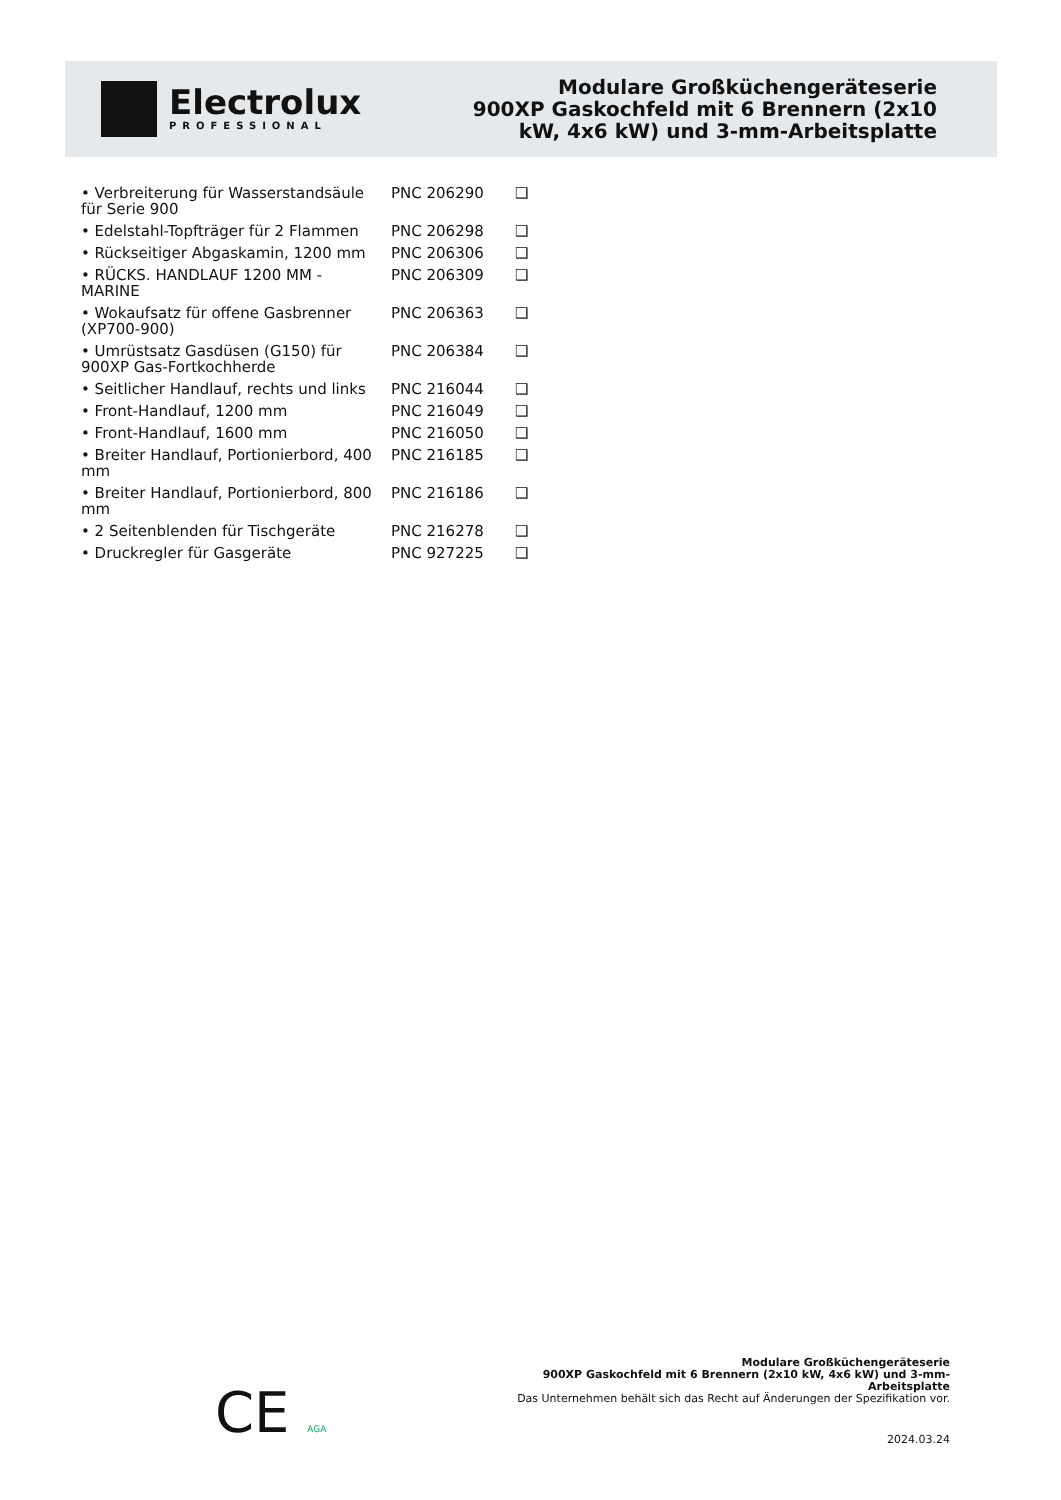Electrolux
PROFESSIONAL
Modulare Großküchengeräteserie
900XP Gaskochfeld mit 6 Brennern (2x10
kW, 4x6 kW) und 3-mm-Arbeitsplatte
| • Verbreiterung für Wasserstandsäule für Serie 900 | PNC 206290 | ❑ |
| • Edelstahl-Topfträger für 2 Flammen | PNC 206298 | ❑ |
| • Rückseitiger Abgaskamin, 1200 mm | PNC 206306 | ❑ |
| • RÜCKS. HANDLAUF 1200 MM - MARINE | PNC 206309 | ❑ |
| • Wokaufsatz für offene Gasbrenner (XP700-900) | PNC 206363 | ❑ |
| • Umrüstsatz Gasdüsen (G150) für 900XP Gas-Fortkochherde | PNC 206384 | ❑ |
| • Seitlicher Handlauf, rechts und links | PNC 216044 | ❑ |
| • Front-Handlauf, 1200 mm | PNC 216049 | ❑ |
| • Front-Handlauf, 1600 mm | PNC 216050 | ❑ |
| • Breiter Handlauf, Portionierbord, 400 mm | PNC 216185 | ❑ |
| • Breiter Handlauf, Portionierbord, 800 mm | PNC 216186 | ❑ |
| • 2 Seitenblenden für Tischgeräte | PNC 216278 | ❑ |
| • Druckregler für Gasgeräte | PNC 927225 | ❑ |
CE AGA
Modulare Großküchengeräteserie
900XP Gaskochfeld mit 6 Brennern (2x10 kW, 4x6 kW) und 3-mm-
Arbeitsplatte
Das Unternehmen behält sich das Recht auf Änderungen der Spezifikation vor.
2024.03.24